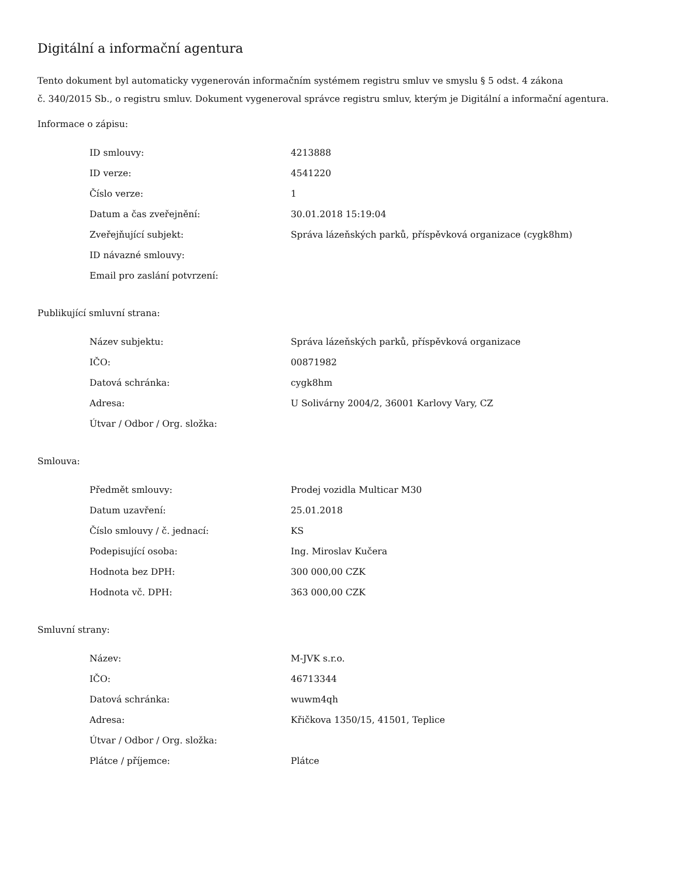Digitální a informační agentura
Tento dokument byl automaticky vygenerován informačním systémem registru smluv ve smyslu § 5 odst. 4 zákona
č. 340/2015 Sb., o registru smluv. Dokument vygeneroval správce registru smluv, kterým je Digitální a informační agentura.
Informace o zápisu:
| ID smlouvy: | 4213888 |
| ID verze: | 4541220 |
| Číslo verze: | 1 |
| Datum a čas zveřejnění: | 30.01.2018 15:19:04 |
| Zveřejňující subjekt: | Správa lázeňských parků, příspěvková organizace (cygk8hm) |
| ID návazné smlouvy: | |
| Email pro zaslání potvrzení: | |
Publikující smluvní strana:
| Název subjektu: | Správa lázeňských parků, příspěvková organizace |
| IČO: | 00871982 |
| Datová schránka: | cygk8hm |
| Adresa: | U Solivárny 2004/2, 36001 Karlovy Vary, CZ |
| Útvar / Odbor / Org. složka: | |
Smlouva:
| Předmět smlouvy: | Prodej vozidla Multicar M30 |
| Datum uzavření: | 25.01.2018 |
| Číslo smlouvy / č. jednací: | KS |
| Podepisující osoba: | Ing. Miroslav Kučera |
| Hodnota bez DPH: | 300 000,00 CZK |
| Hodnota vč. DPH: | 363 000,00 CZK |
Smluvní strany:
| Název: | M-JVK s.r.o. |
| IČO: | 46713344 |
| Datová schránka: | wuwm4qh |
| Adresa: | Křičkova 1350/15, 41501, Teplice |
| Útvar / Odbor / Org. složka: | |
| Plátce / příjemce: | Plátce |